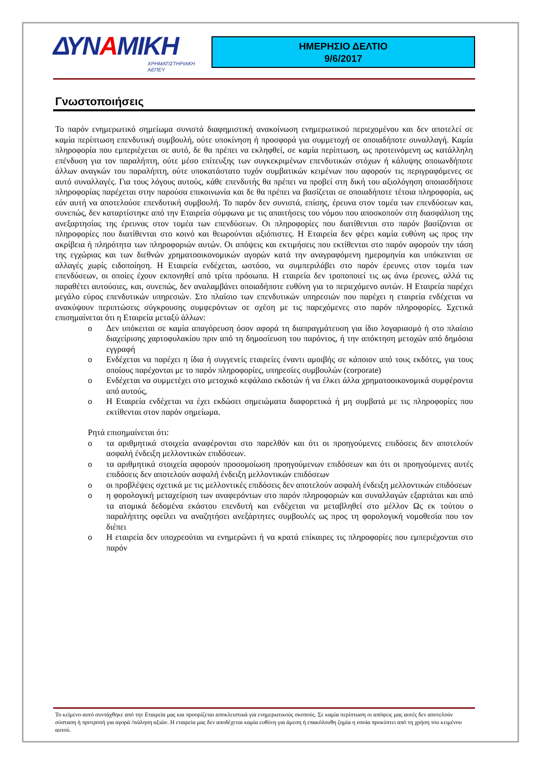ΔΥΝΑΜΙΚΗ
ΧΡΗΜΑΤΙΣΤΗΡΙΑΚΗ
ΑΕΠΕΥ
ΗΜΕΡΗΣΙΟ ΔΕΛΤΙΟ
9/6/2017
Γνωστοποιήσεις
Το παρόν ενημερωτικό σημείωμα συνιστά διαφημιστική ανακοίνωση ενημερωτικού περιεχομένου και δεν αποτελεί σε καμία περίπτωση επενδυτική συμβουλή, ούτε υποκίνηση ή προσφορά για συμμετοχή σε οποιαδήποτε συναλλαγή. Καμία πληροφορία που εμπεριέχεται σε αυτό, δε θα πρέπει να εκληφθεί, σε καμία περίπτωση, ως προτεινόμενη ως κατάλληλη επένδυση για τον παραλήπτη, ούτε μέσο επίτευξης των συγκεκριμένων επενδυτικών στόχων ή κάλυψης οποιωνδήποτε άλλων αναγκών του παραλήπτη, ούτε υποκατάστατο τυχόν συμβατικών κειμένων που αφορούν τις περιγραφόμενες σε αυτό συναλλαγές. Για τους λόγους αυτούς, κάθε επενδυτής θα πρέπει να προβεί στη δική του αξιολόγηση οποιασδήποτε πληροφορίας παρέχεται στην παρούσα επικοινωνία και δε θα πρέπει να βασίζεται σε οποιαδήποτε τέτοια πληροφορία, ως εάν αυτή να αποτελούσε επενδυτική συμβουλή. Το παρόν δεν συνιστά, επίσης, έρευνα στον τομέα των επενδύσεων και, συνεπώς, δεν καταρτίστηκε από την Εταιρεία σύμφωνα με τις απαιτήσεις του νόμου που αποσκοπούν στη διασφάλιση της ανεξαρτησίας της έρευνας στον τομέα των επενδύσεων. Οι πληροφορίες που διατίθενται στο παρόν βασίζονται σε πληροφορίες που διατίθενται στο κοινό και θεωρούνται αξιόπιστες. Η Εταιρεία δεν φέρει καμία ευθύνη ως προς την ακρίβεια ή πληρότητα των πληροφοριών αυτών. Οι απόψεις και εκτιμήσεις που εκτίθενται στο παρόν αφορούν την τάση της εγχώριας και των διεθνών χρηματοοικονομικών αγορών κατά την αναγραφόμενη ημερομηνία και υπόκεινται σε αλλαγές χωρίς ειδοποίηση. Η Εταιρεία ενδέχεται, ωστόσο, να συμπεριλάβει στο παρόν έρευνες στον τομέα των επενδύσεων, οι οποίες έχουν εκπονηθεί από τρίτα πρόσωπα. Η εταιρεία δεν τροποποιεί τις ως άνω έρευνες, αλλά τις παραθέτει αυτούσιες, και, συνεπώς, δεν αναλαμβάνει οποιαδήποτε ευθύνη για το περιεχόμενο αυτών. Η Εταιρεία παρέχει μεγάλο εύρος επενδυτικών υπηρεσιών. Στο πλαίσιο των επενδυτικών υπηρεσιών που παρέχει η εταιρεία ενδέχεται να ανακύψουν περιπτώσεις σύγκρουσης συμφερόντων σε σχέση με τις παρεχόμενες στο παρόν πληροφορίες. Σχετικά επισημαίνεται ότι η Εταιρεία μεταξύ άλλων:
o Δεν υπόκειται σε καμία απαγόρευση όσον αφορά τη διαπραγμάτευση για ίδιο λογαριασμό ή στο πλαίσιο διαχείρισης χαρτοφυλακίου πριν από τη δημοσίευση του παρόντος, ή την απόκτηση μετοχών από δημόσια εγγραφή
o Ενδέχεται να παρέχει η ίδια ή συγγενείς εταιρείες έναντι αμοιβής σε κάποιον από τους εκδότες, για τους οποίους παρέχονται με το παρόν πληροφορίες, υπηρεσίες συμβουλών (corporate)
o Ενδέχεται να συμμετέχει στο μετοχικό κεφάλαιο εκδοτών ή να έλκει άλλα χρηματοοικονομικά συμφέροντα από αυτούς,
o Η Εταιρεία ενδέχεται να έχει εκδώσει σημειώματα διαφορετικά ή μη συμβατά με τις πληροφορίες που εκτίθενται στον παρόν σημείωμα.
Ρητά επισημαίνεται ότι:
o τα αριθμητικά στοιχεία αναφέρονται στο παρελθόν και ότι οι προηγούμενες επιδόσεις δεν αποτελούν ασφαλή ένδειξη μελλοντικών επιδόσεων.
o τα αριθμητικά στοιχεία αφορούν προσομοίωση προηγούμενων επιδόσεων και ότι οι προηγούμενες αυτές επιδόσεις δεν αποτελούν ασφαλή ένδειξη μελλοντικών επιδόσεων
o οι προβλέψεις σχετικά με τις μελλοντικές επιδόσεις δεν αποτελούν ασφαλή ένδειξη μελλοντικών επιδόσεων
o η φορολογική μεταχείριση των αναφερόντων στο παρόν πληροφοριών και συναλλαγών εξαρτάται και από τα ατομικά δεδομένα εκάστου επενδυτή και ενδέχεται να μεταβληθεί στο μέλλον Ως εκ τούτου ο παραλήπτης οφείλει να αναζητήσει ανεξάρτητες συμβουλές ως προς τη φορολογική νομοθεσία που τον διέπει
o Η εταιρεία δεν υποχρεούται να ενημερώνει ή να κρατά επίκαιρες τις πληροφορίες που εμπεριέχονται στο παρόν
Το κείμενο αυτό συντάχθηκε από την Εταιρεία μας και προορίζεται αποκλειστικά για ενημερωτικούς σκοπούς. Σε καμία περίπτωση οι απόψεις μας αυτές δεν αποτελούν σύσταση ή προτροπή για αγορά /πώληση αξιών. Η εταιρεία μας δεν αποδέχεται καμία ευθύνη για άμεση ή επακόλουθη ζημία η οποία προκύπτει από τη χρήση του κειμένου αυτού.